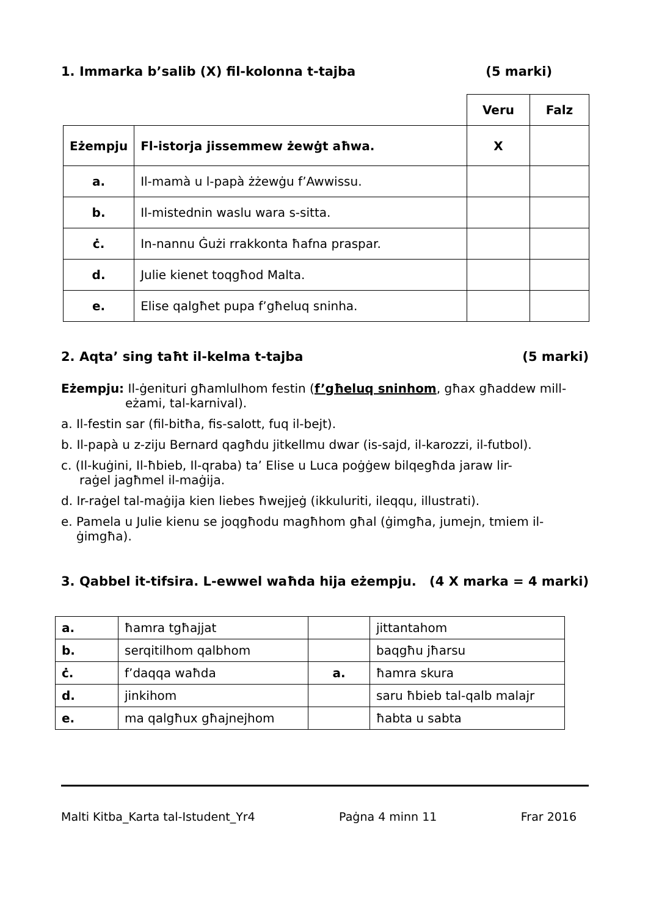1. Immarka b’salib (X) fil-kolonna t-tajba (5 marki)
| | | Veru | Falz |
| Eżempju | Fl-istorja jissemmew żewġt aħwa. | X | |
| a. | Il-mamà u l-papà żżewġu f’Awwissu. | | |
| b. | Il-mistednin waslu wara s-sitta. | | |
| ċ. | In-nannu Ġużi rrakkonta ħafna praspar. | | |
| d. | Julie kienet toqgħod Malta. | | |
| e. | Elise qalgħet pupa f’għeluq sninha. | | |
2. Aqta’ sing taħt il-kelma t-tajba (5 marki)
Eżempju: Il-ġenituri għamlulhom festin (f’għeluq sninhom, għax għaddew mill-
eżami, tal-karnival).
a. Il-festin sar (fil-bitħa, fis-salott, fuq il-bejt).
b. Il-papà u z-ziju Bernard qagħdu jitkellmu dwar (is-sajd, il-karozzi, il-futbol).
c. (Il-kuġini, Il-ħbieb, Il-qraba) ta’ Elise u Luca poġġew bilqegħda jaraw lir-
raġel jagħmel il-maġija.
d. Ir-raġel tal-maġija kien liebes ħwejjeġ (ikkuluriti, ileqqu, illustrati).
e. Pamela u Julie kienu se joqgħodu magħhom għal (ġimgħa, jumejn, tmiem il-
ġimgħa).
3. Qabbel it-tifsira. L-ewwel waħda hija eżempju. (4 X marka = 4 marki)
| a. | ħamra tgħajjat | | jittantahom |
| b. | serqitilhom qalbhom | | baqgħu jħarsu |
| ċ. | f’daqqa waħda | a. | ħamra skura |
| d. | jinkihom | | saru ħbieb tal-qalb malajr |
| e. | ma qalgħux għajnejhom | | ħabta u sabta |
Malti Kitba_Karta tal-Istudent_Yr4 Paġna 4 minn 11 Frar 2016